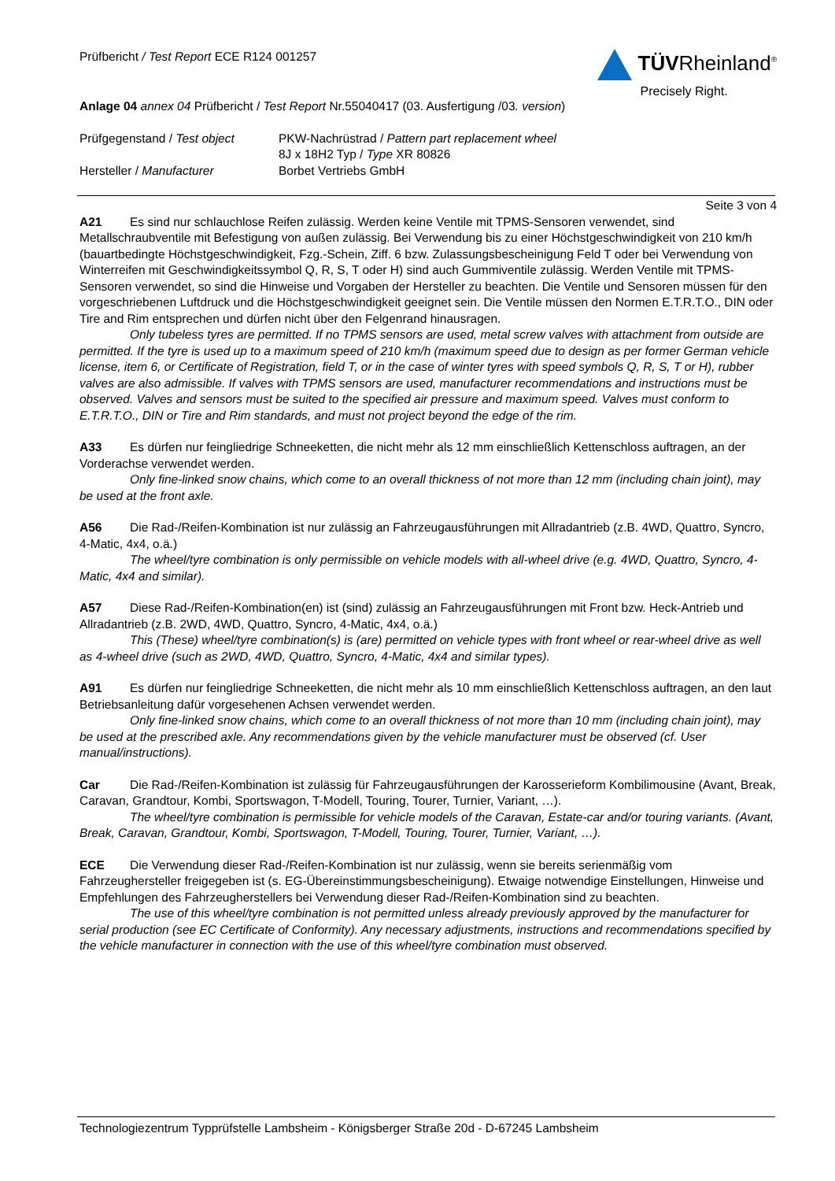Prüfbericht / Test Report ECE R124 001257
TÜVRheinland<sup>®</sup>
Precisely Right.
Anlage 04 annex 04 Prüfbericht / Test Report Nr.55040417 (03. Ausfertigung /03. version)
| Prüfgegenstand / Test object | PKW-Nachrüstrad / Pattern part replacement wheel |
| | 8J x 18H2 Typ / Type XR 80826 |
| Hersteller / Manufacturer | Borbet Vertriebs GmbH |
Seite 3 von 4
A21 Es sind nur schlauchlose Reifen zulässig. Werden keine Ventile mit TPMS-Sensoren verwendet, sind Metallschraubventile mit Befestigung von außen zulässig. Bei Verwendung bis zu einer Höchstgeschwindigkeit von 210 km/h (bauartbedingte Höchstgeschwindigkeit, Fzg.-Schein, Ziff. 6 bzw. Zulassungsbescheinigung Feld T oder bei Verwendung von Winterreifen mit Geschwindigkeitssymbol Q, R, S, T oder H) sind auch Gummiventile zulässig. Werden Ventile mit TPMS-Sensoren verwendet, so sind die Hinweise und Vorgaben der Hersteller zu beachten. Die Ventile und Sensoren müssen für den vorgeschriebenen Luftdruck und die Höchstgeschwindigkeit geeignet sein. Die Ventile müssen den Normen E.T.R.T.O., DIN oder Tire and Rim entsprechen und dürfen nicht über den Felgenrand hinausragen.
Only tubeless tyres are permitted. If no TPMS sensors are used, metal screw valves with attachment from outside are permitted. If the tyre is used up to a maximum speed of 210 km/h (maximum speed due to design as per former German vehicle license, item 6, or Certificate of Registration, field T, or in the case of winter tyres with speed symbols Q, R, S, T or H), rubber valves are also admissible. If valves with TPMS sensors are used, manufacturer recommendations and instructions must be observed. Valves and sensors must be suited to the specified air pressure and maximum speed. Valves must conform to E.T.R.T.O., DIN or Tire and Rim standards, and must not project beyond the edge of the rim.
A33 Es dürfen nur feingliedrige Schneeketten, die nicht mehr als 12 mm einschließlich Kettenschloss auftragen, an der Vorderachse verwendet werden.
Only fine-linked snow chains, which come to an overall thickness of not more than 12 mm (including chain joint), may be used at the front axle.
A56 Die Rad-/Reifen-Kombination ist nur zulässig an Fahrzeugausführungen mit Allradantrieb (z.B. 4WD, Quattro, Syncro, 4-Matic, 4x4, o.ä.)
The wheel/tyre combination is only permissible on vehicle models with all-wheel drive (e.g. 4WD, Quattro, Syncro, 4-Matic, 4x4 and similar).
A57 Diese Rad-/Reifen-Kombination(en) ist (sind) zulässig an Fahrzeugausführungen mit Front bzw. Heck-Antrieb und Allradantrieb (z.B. 2WD, 4WD, Quattro, Syncro, 4-Matic, 4x4, o.ä.)
This (These) wheel/tyre combination(s) is (are) permitted on vehicle types with front wheel or rear-wheel drive as well as 4-wheel drive (such as 2WD, 4WD, Quattro, Syncro, 4-Matic, 4x4 and similar types).
A91 Es dürfen nur feingliedrige Schneeketten, die nicht mehr als 10 mm einschließlich Kettenschloss auftragen, an den laut Betriebsanleitung dafür vorgesehenen Achsen verwendet werden.
Only fine-linked snow chains, which come to an overall thickness of not more than 10 mm (including chain joint), may be used at the prescribed axle. Any recommendations given by the vehicle manufacturer must be observed (cf. User manual/instructions).
Car Die Rad-/Reifen-Kombination ist zulässig für Fahrzeugausführungen der Karosserieform Kombilimousine (Avant, Break, Caravan, Grandtour, Kombi, Sportswagon, T-Modell, Touring, Tourer, Turnier, Variant, …).
The wheel/tyre combination is permissible for vehicle models of the Caravan, Estate-car and/or touring variants. (Avant, Break, Caravan, Grandtour, Kombi, Sportswagon, T-Modell, Touring, Tourer, Turnier, Variant, …).
ECE Die Verwendung dieser Rad-/Reifen-Kombination ist nur zulässig, wenn sie bereits serienmäßig vom Fahrzeughersteller freigegeben ist (s. EG-Übereinstimmungsbescheinigung). Etwaige notwendige Einstellungen, Hinweise und Empfehlungen des Fahrzeugherstellers bei Verwendung dieser Rad-/Reifen-Kombination sind zu beachten.
The use of this wheel/tyre combination is not permitted unless already previously approved by the manufacturer for serial production (see EC Certificate of Conformity). Any necessary adjustments, instructions and recommendations specified by the vehicle manufacturer in connection with the use of this wheel/tyre combination must observed.
Technologiezentrum Typprüfstelle Lambsheim - Königsberger Straße 20d - D-67245 Lambsheim